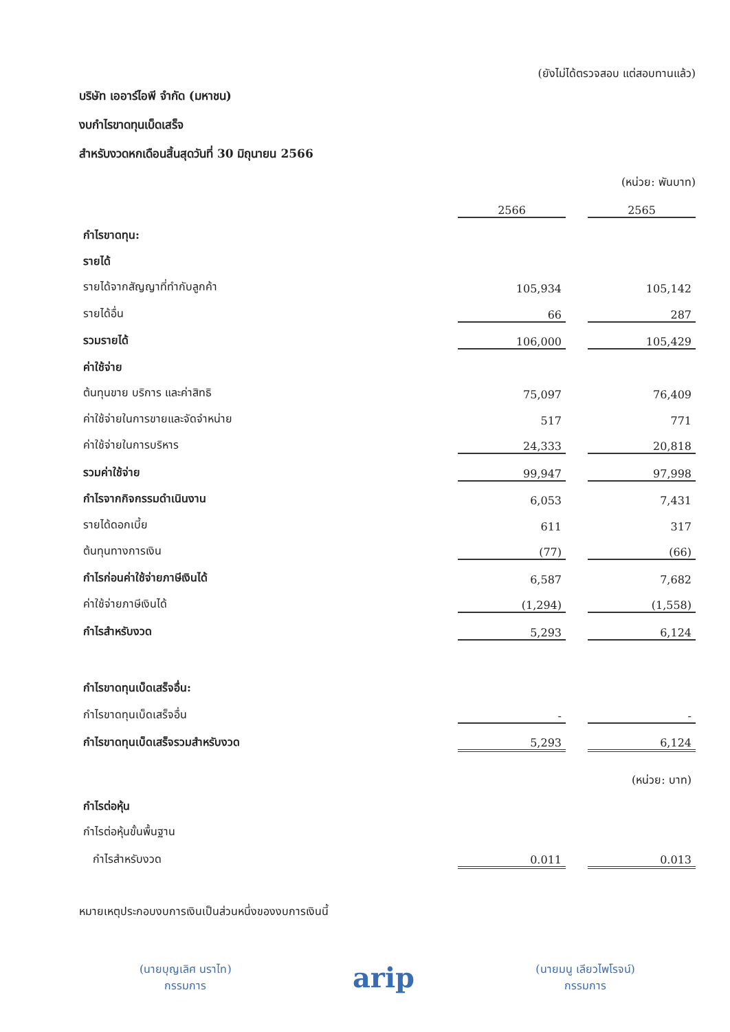(ยังไม่ได้ตรวจสอบ แต่สอบทานแล้ว)
บริษัท เออาร์ไอพี จำกัด (มหาชน)
งบกำไรขาดทุนเบ็ดเสร็จ
สำหรับงวดหกเดือนสิ้นสุดวันที่ 30 มิถุนายน 2566
(หน่วย: พันบาท)
| | 2566 | | 2565 |
| กำไรขาดทุน: | | | |
| รายได้ | | | |
| รายได้จากสัญญาที่ทำกับลูกค้า | 105,934 | | 105,142 |
| รายได้อื่น | 66 | | 287 |
| รวมรายได้ | 106,000 | | 105,429 |
| ค่าใช้จ่าย | | | |
| ต้นทุนขาย บริการ และค่าสิทธิ | 75,097 | | 76,409 |
| ค่าใช้จ่ายในการขายและจัดจำหน่าย | 517 | | 771 |
| ค่าใช้จ่ายในการบริหาร | 24,333 | | 20,818 |
| รวมค่าใช้จ่าย | 99,947 | | 97,998 |
| กำไรจากกิจกรรมดำเนินงาน | 6,053 | | 7,431 |
| รายได้ดอกเบี้ย | 611 | | 317 |
| ต้นทุนทางการเงิน | (77) | | (66) |
| กำไรก่อนค่าใช้จ่ายภาษีเงินได้ | 6,587 | | 7,682 |
| ค่าใช้จ่ายภาษีเงินได้ | (1,294) | | (1,558) |
| กำไรสำหรับงวด | 5,293 | | 6,124 |
| กำไรขาดทุนเบ็ดเสร็จอื่น: | | | |
| กำไรขาดทุนเบ็ดเสร็จอื่น | - | | - |
| กำไรขาดทุนเบ็ดเสร็จรวมสำหรับงวด | 5,293 | | 6,124 |
| | | | (หน่วย: บาท) |
| กำไรต่อหุ้น | | | |
| กำไรต่อหุ้นขั้นพื้นฐาน | | | |
| กำไรสำหรับงวด | 0.011 | | 0.013 |
หมายเหตุประกอบงบการเงินเป็นส่วนหนึ่งของงบการเงินนี้
(นายบุญเลิศ นราไท)
กรรมการ
arip
(นายมนู เลียวไพโรจน์)
กรรมการ